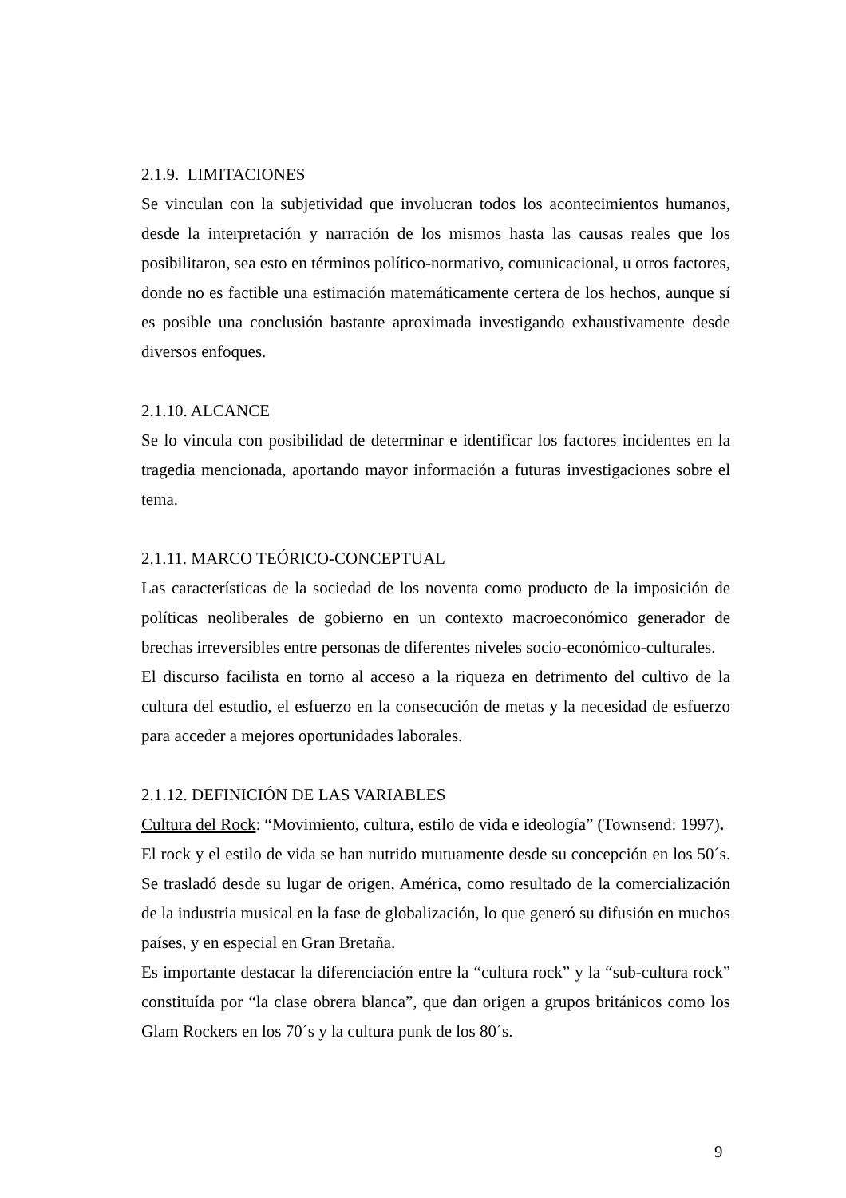2.1.9. LIMITACIONES
Se vinculan con la subjetividad que involucran todos los acontecimientos humanos, desde la interpretación y narración de los mismos hasta las causas reales que los posibilitaron, sea esto en términos político-normativo, comunicacional, u otros factores, donde no es factible una estimación matemáticamente certera de los hechos, aunque sí es posible una conclusión bastante aproximada investigando exhaustivamente desde diversos enfoques.
2.1.10. ALCANCE
Se lo vincula con posibilidad de determinar e identificar los factores incidentes en la tragedia mencionada, aportando mayor información a futuras investigaciones sobre el tema.
2.1.11. MARCO TEÓRICO-CONCEPTUAL
Las características de la sociedad de los noventa como producto de la imposición de políticas neoliberales de gobierno en un contexto macroeconómico generador de brechas irreversibles entre personas de diferentes niveles socio-económico-culturales.
El discurso facilista en torno al acceso a la riqueza en detrimento del cultivo de la cultura del estudio, el esfuerzo en la consecución de metas y la necesidad de esfuerzo para acceder a mejores oportunidades laborales.
2.1.12. DEFINICIÓN DE LAS VARIABLES
Cultura del Rock: “Movimiento, cultura, estilo de vida e ideología” (Townsend: 1997).
El rock y el estilo de vida se han nutrido mutuamente desde su concepción en los 50´s. Se trasladó desde su lugar de origen, América, como resultado de la comercialización de la industria musical en la fase de globalización, lo que generó su difusión en muchos países, y en especial en Gran Bretaña.
Es importante destacar la diferenciación entre la “cultura rock” y la “sub-cultura rock” constituída por “la clase obrera blanca”, que dan origen a grupos británicos como los Glam Rockers en los 70´s y la cultura punk de los 80´s.
9